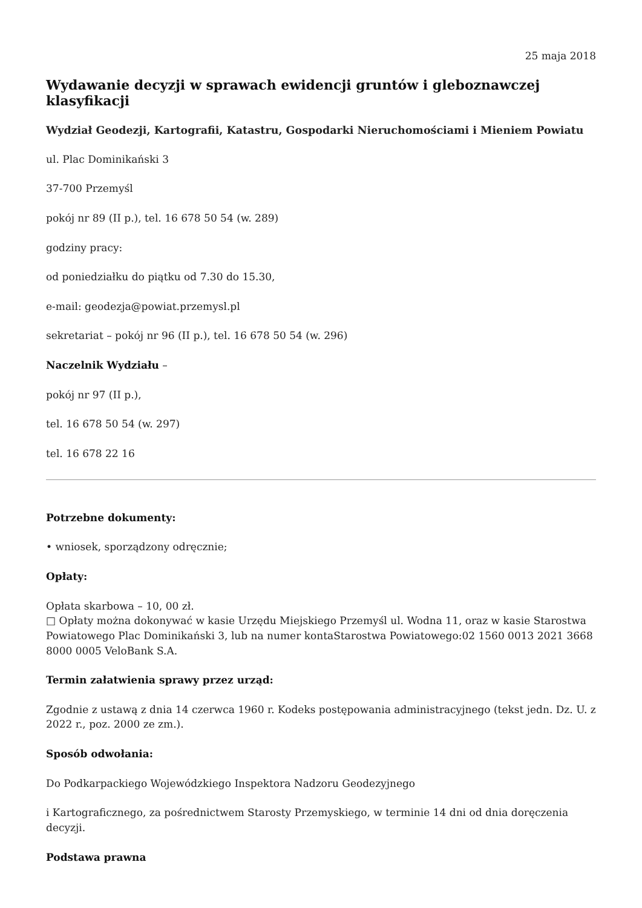25 maja 2018
Wydawanie decyzji w sprawach ewidencji gruntów i gleboznawczej klasyfikacji
Wydział Geodezji, Kartografii, Katastru, Gospodarki Nieruchomościami i Mieniem Powiatu
ul. Plac Dominikański 3
37-700 Przemyśl
pokój nr 89 (II p.), tel. 16 678 50 54 (w. 289)
godziny pracy:
od poniedziałku do piątku od 7.30 do 15.30,
e-mail: geodezja@powiat.przemysl.pl
sekretariat – pokój nr 96 (II p.), tel. 16 678 50 54 (w. 296)
Naczelnik Wydziału –
pokój nr 97 (II p.),
tel. 16 678 50 54 (w. 297)
tel. 16 678 22 16
Potrzebne dokumenty:
• wniosek, sporządzony odręcznie;
Opłaty:
Opłata skarbowa – 10, 00 zł.
□ Opłaty można dokonywać w kasie Urzędu Miejskiego Przemyśl ul. Wodna 11, oraz w kasie Starostwa Powiatowego Plac Dominikański 3, lub na numer kontaStarostwa Powiatowego:02 1560 0013 2021 3668 8000 0005 VeloBank S.A.
Termin załatwienia sprawy przez urząd:
Zgodnie z ustawą z dnia 14 czerwca 1960 r. Kodeks postępowania administracyjnego (tekst jedn. Dz. U. z 2022 r., poz. 2000 ze zm.).
Sposób odwołania:
Do Podkarpackiego Wojewódzkiego Inspektora Nadzoru Geodezyjnego
i Kartograficznego, za pośrednictwem Starosty Przemyskiego, w terminie 14 dni od dnia doręczenia decyzji.
Podstawa prawna